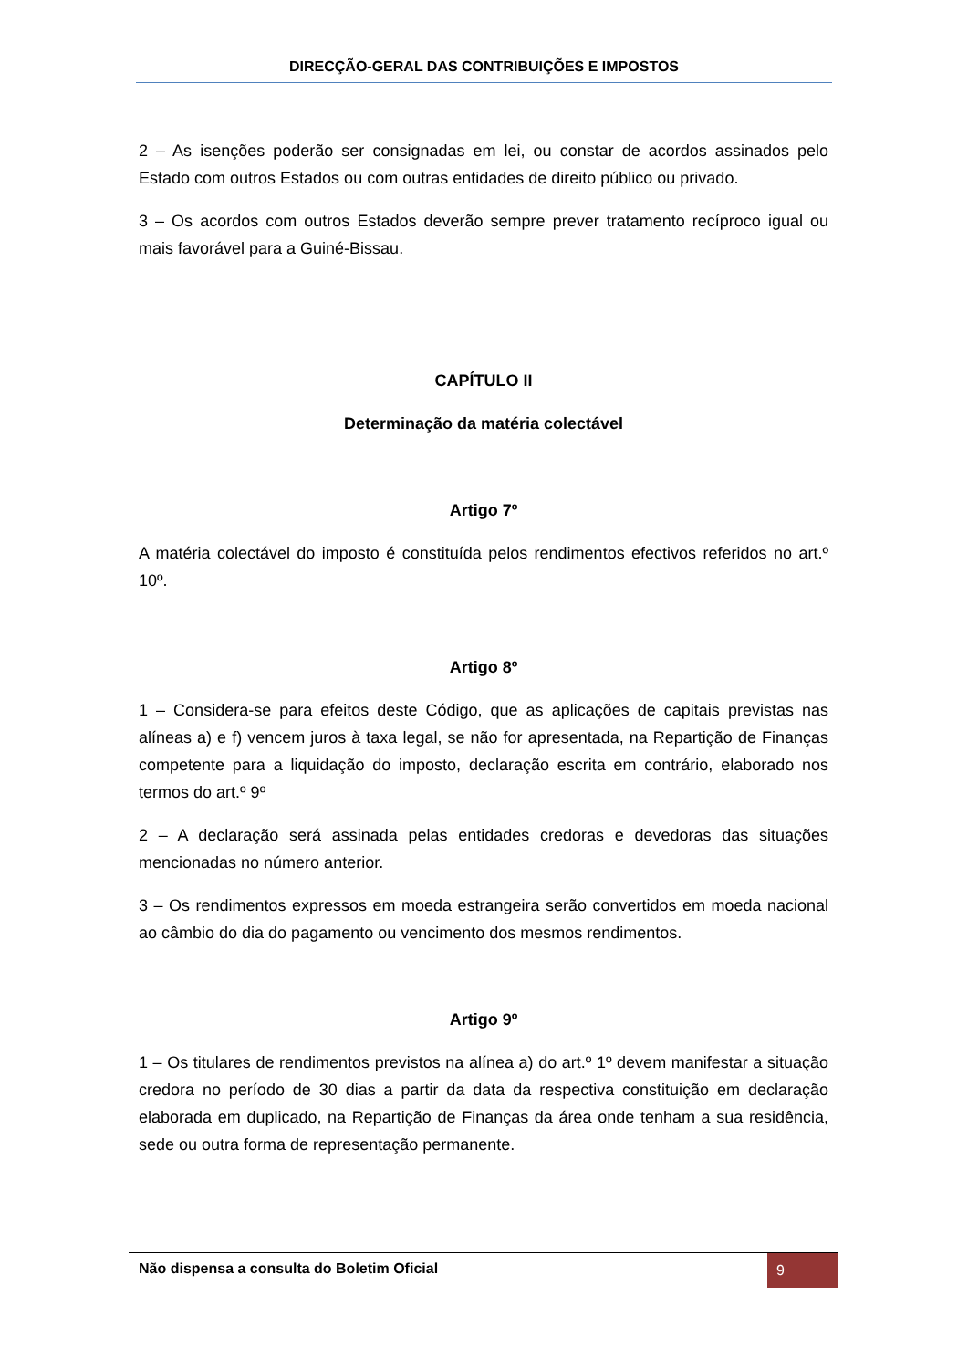DIRECÇÃO-GERAL DAS CONTRIBUIÇÕES E IMPOSTOS
2 – As isenções poderão ser consignadas em lei, ou constar de acordos assinados pelo Estado com outros Estados ou com outras entidades de direito público ou privado.
3 – Os acordos com outros Estados deverão sempre prever tratamento recíproco igual ou mais favorável para a Guiné-Bissau.
CAPÍTULO II
Determinação da matéria colectável
Artigo 7º
A matéria colectável do imposto é constituída pelos rendimentos efectivos referidos no art.º 10º.
Artigo 8º
1 – Considera-se para efeitos deste Código, que as aplicações de capitais previstas nas alíneas a) e f) vencem juros à taxa legal, se não for apresentada, na Repartição de Finanças competente para a liquidação do imposto, declaração escrita em contrário, elaborado nos termos do art.º 9º
2 – A declaração será assinada pelas entidades credoras e devedoras das situações mencionadas no número anterior.
3 – Os rendimentos expressos em moeda estrangeira serão convertidos em moeda nacional ao câmbio do dia do pagamento ou vencimento dos mesmos rendimentos.
Artigo 9º
1 – Os titulares de rendimentos previstos na alínea a) do art.º 1º devem manifestar a situação credora no período de 30 dias a partir da data da respectiva constituição em declaração elaborada em duplicado, na Repartição de Finanças da área onde tenham a sua residência, sede ou outra forma de representação permanente.
Não dispensa a consulta do Boletim Oficial
9